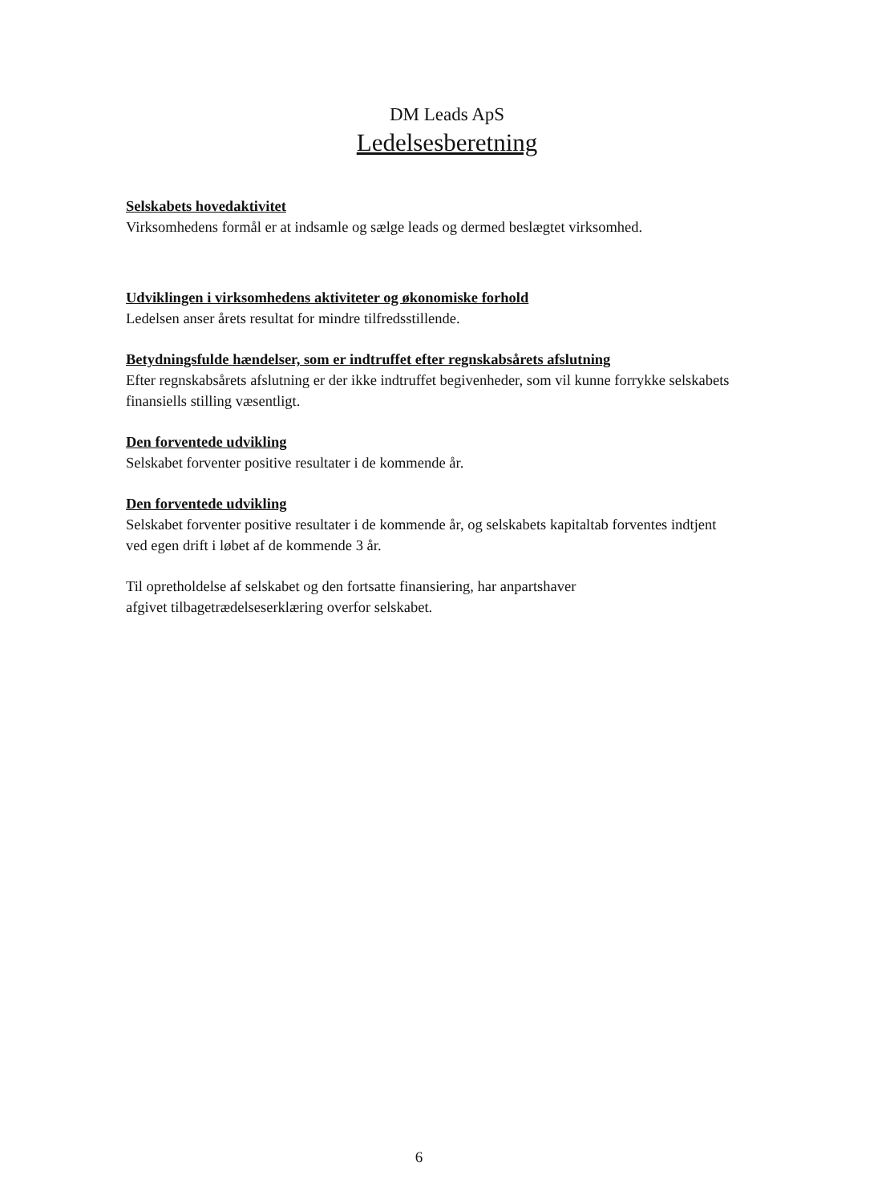DM Leads ApS
Ledelsesberetning
Selskabets hovedaktivitet
Virksomhedens formål er at indsamle og sælge leads og dermed beslægtet virksomhed.
Udviklingen i virksomhedens aktiviteter og økonomiske forhold
Ledelsen anser årets resultat for mindre tilfredsstillende.
Betydningsfulde hændelser, som er indtruffet efter regnskabsårets afslutning
Efter regnskabsårets afslutning er der ikke indtruffet begivenheder, som vil kunne forrykke selskabets finansiells stilling væsentligt.
Den forventede udvikling
Selskabet forventer positive resultater i de kommende år.
Den forventede udvikling
Selskabet forventer positive resultater i de kommende år, og selskabets kapitaltab forventes indtjent ved egen drift i løbet af de kommende 3 år.
Til opretholdelse af selskabet og den fortsatte finansiering, har anpartshaver
afgivet tilbagetrædelseserklæring overfor selskabet.
6